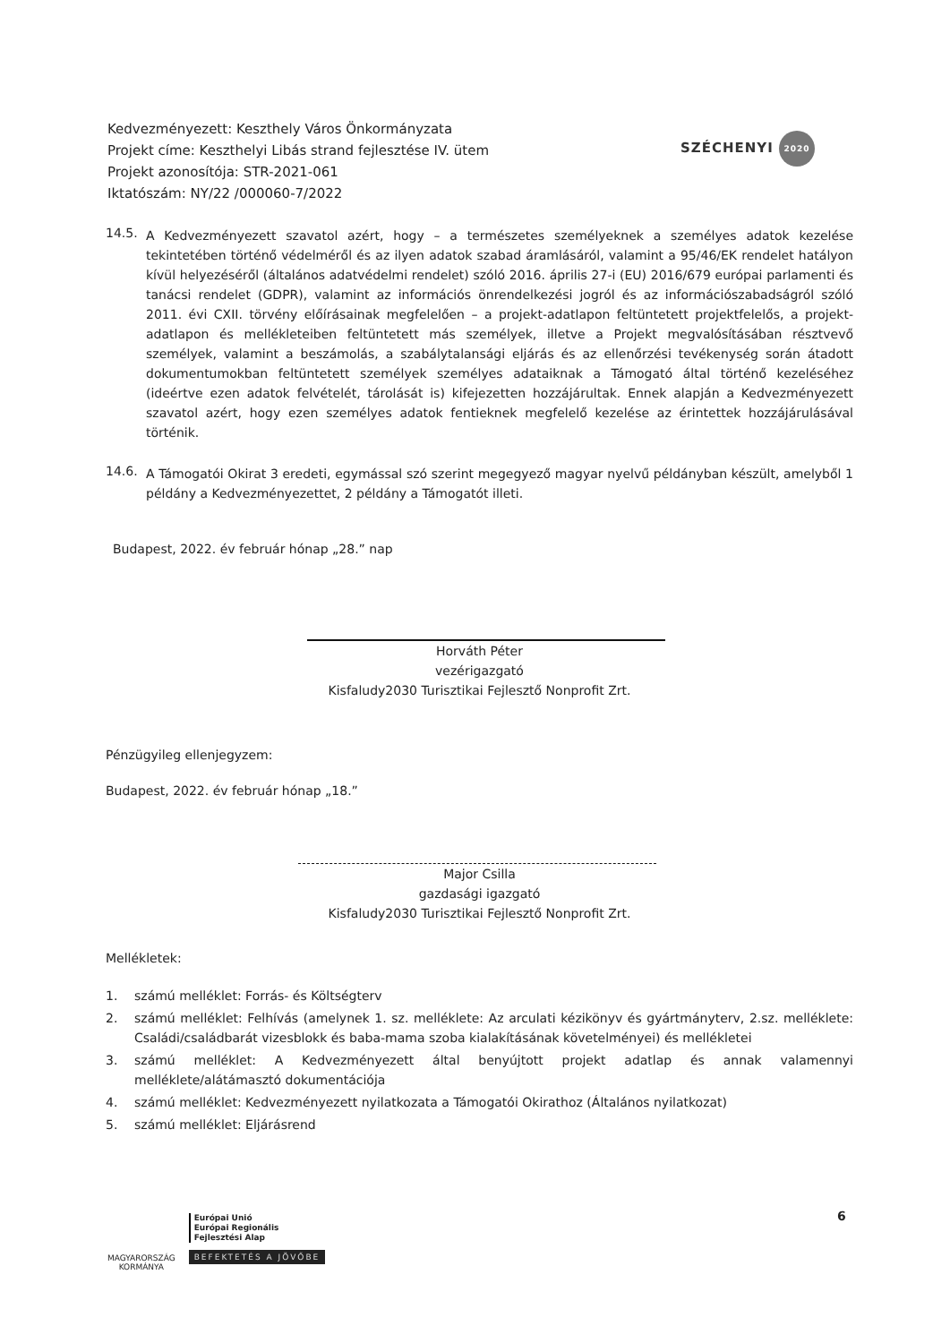Kedvezményezett: Keszthely Város Önkormányzata
Projekt címe: Keszthelyi Libás strand fejlesztése IV. ütem
Projekt azonosítója: STR-2021-061
Iktatószám: NY/22 /000060-7/2022
SZÉCHENYI 2020
14.5.
A Kedvezményezett szavatol azért, hogy – a természetes személyeknek a személyes adatok kezelése tekintetében történő védelméről és az ilyen adatok szabad áramlásáról, valamint a 95/46/EK rendelet hatályon kívül helyezéséről (általános adatvédelmi rendelet) szóló 2016. április 27-i (EU) 2016/679 európai parlamenti és tanácsi rendelet (GDPR), valamint az információs önrendelkezési jogról és az információszabadságról szóló 2011. évi CXII. törvény előírásainak megfelelően – a projekt-adatlapon feltüntetett projektfelelős, a projekt-adatlapon és mellékleteiben feltüntetett más személyek, illetve a Projekt megvalósításában résztvevő személyek, valamint a beszámolás, a szabálytalansági eljárás és az ellenőrzési tevékenység során átadott dokumentumokban feltüntetett személyek személyes adataiknak a Támogató által történő kezeléséhez (ideértve ezen adatok felvételét, tárolását is) kifejezetten hozzájárultak. Ennek alapján a Kedvezményezett szavatol azért, hogy ezen személyes adatok fentieknek megfelelő kezelése az érintettek hozzájárulásával történik.
14.6.
A Támogatói Okirat 3 eredeti, egymással szó szerint megegyező magyar nyelvű példányban készült, amelyből 1 példány a Kedvezményezettet, 2 példány a Támogatót illeti.
Budapest, 2022. év február hónap „28.” nap
Horváth Péter
vezérigazgató
Kisfaludy2030 Turisztikai Fejlesztő Nonprofit Zrt.
Pénzügyileg ellenjegyzem:
Budapest, 2022. év február hónap „18.”
Major Csilla
gazdasági igazgató
Kisfaludy2030 Turisztikai Fejlesztő Nonprofit Zrt.
Mellékletek:
1. számú melléklet: Forrás- és Költségterv
2.
számú melléklet: Felhívás (amelynek 1. sz. melléklete: Az arculati kézikönyv és gyártmányterv, 2.sz. melléklete: Családi/családbarát vizesblokk és baba-mama szoba kialakításának követelményei) és mellékletei
3.
számú melléklet: A Kedvezményezett által benyújtott projekt adatlap és annak valamennyi melléklete/alátámasztó dokumentációja
4. számú melléklet: Kedvezményezett nyilatkozata a Támogatói Okirathoz (Általános nyilatkozat)
5. számú melléklet: Eljárásrend
MAGYARORSZÁG
KORMÁNYA
Európai Unió
Európai Regionális
Fejlesztési Alap
BEFEKTETÉS A JÖVŐBE
6